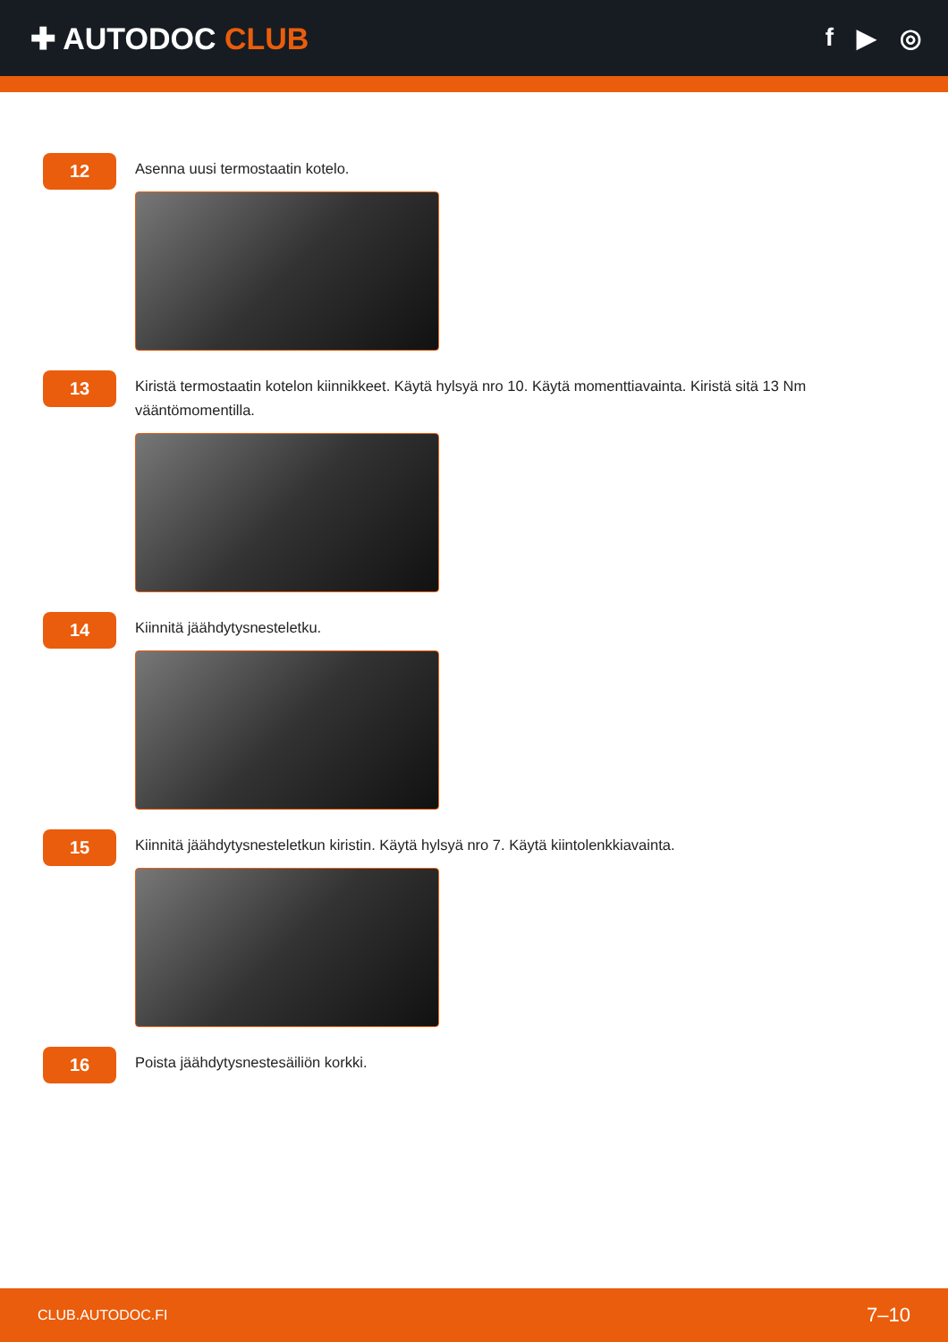✚ AUTODOC CLUB
f ▶ ◎
12
Asenna uusi termostaatin kotelo.
13
Kiristä termostaatin kotelon kiinnikkeet. Käytä hylsyä nro 10. Käytä momenttiavainta. Kiristä sitä 13 Nm vääntömomentilla.
14
Kiinnitä jäähdytysnesteletku.
15
Kiinnitä jäähdytysnesteletkun kiristin. Käytä hylsyä nro 7. Käytä kiintolenkkiavainta.
16
Poista jäähdytysnestesäiliön korkki.
CLUB.AUTODOC.FI 7–10